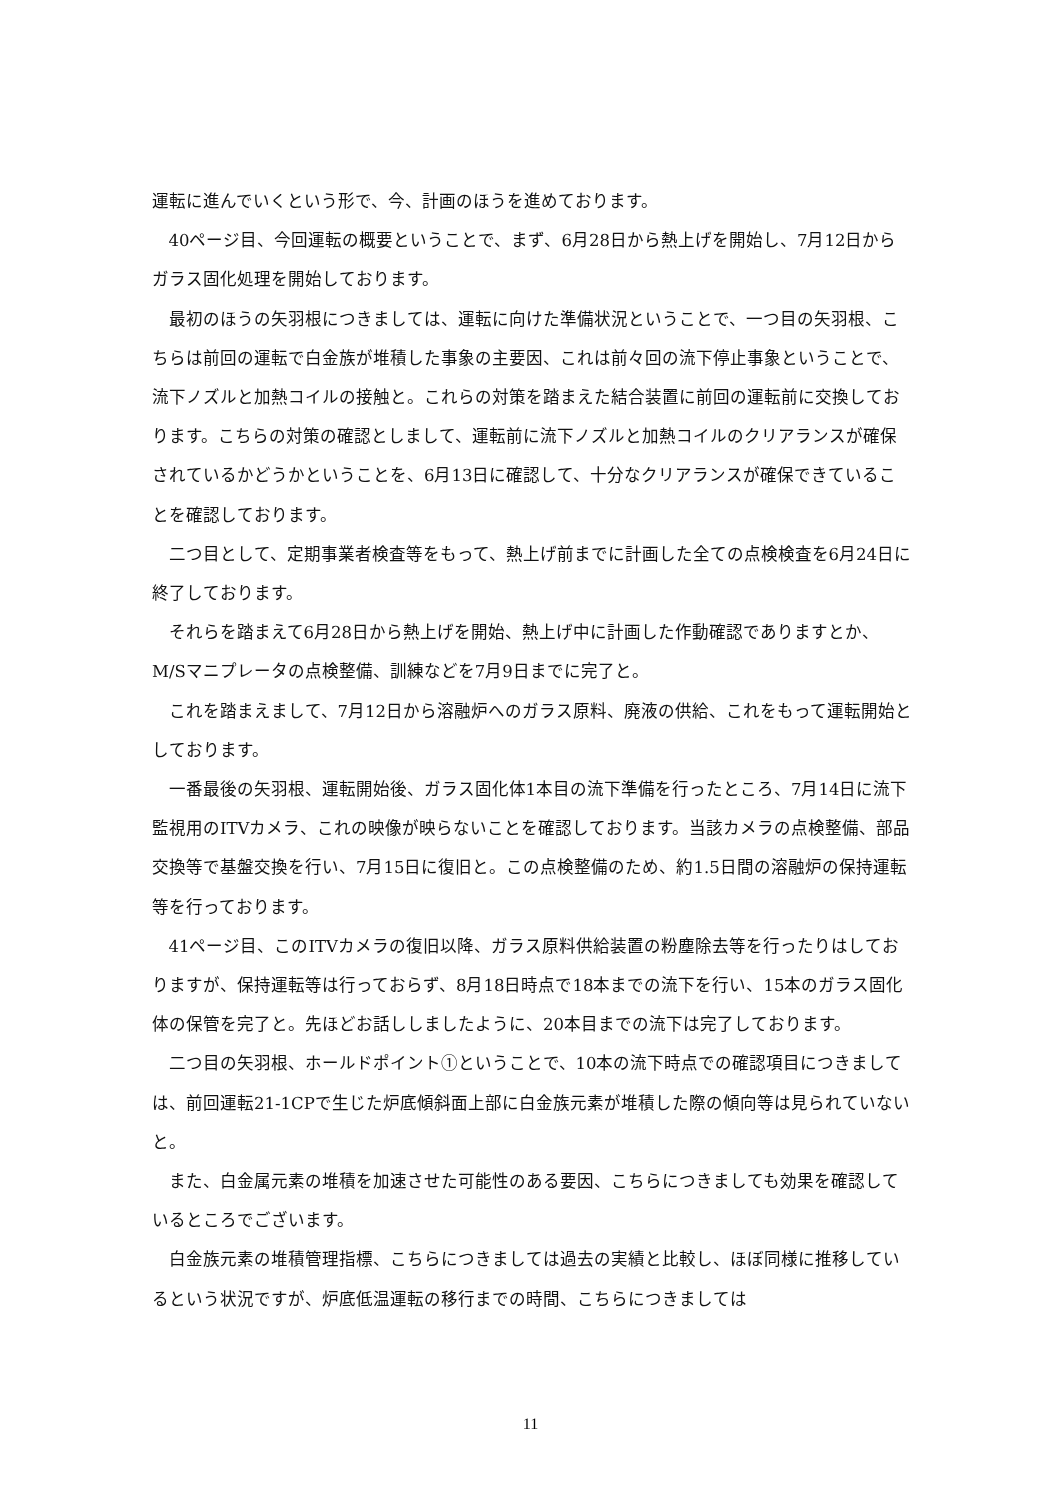運転に進んでいくという形で、今、計画のほうを進めております。
40ページ目、今回運転の概要ということで、まず、6月28日から熱上げを開始し、7月12日からガラス固化処理を開始しております。
最初のほうの矢羽根につきましては、運転に向けた準備状況ということで、一つ目の矢羽根、こちらは前回の運転で白金族が堆積した事象の主要因、これは前々回の流下停止事象ということで、流下ノズルと加熱コイルの接触と。これらの対策を踏まえた結合装置に前回の運転前に交換しております。こちらの対策の確認としまして、運転前に流下ノズルと加熱コイルのクリアランスが確保されているかどうかということを、6月13日に確認して、十分なクリアランスが確保できていることを確認しております。
二つ目として、定期事業者検査等をもって、熱上げ前までに計画した全ての点検検査を6月24日に終了しております。
それらを踏まえて6月28日から熱上げを開始、熱上げ中に計画した作動確認でありますとか、M/Sマニプレータの点検整備、訓練などを7月9日までに完了と。
これを踏まえまして、7月12日から溶融炉へのガラス原料、廃液の供給、これをもって運転開始としております。
一番最後の矢羽根、運転開始後、ガラス固化体1本目の流下準備を行ったところ、7月14日に流下監視用のITVカメラ、これの映像が映らないことを確認しております。当該カメラの点検整備、部品交換等で基盤交換を行い、7月15日に復旧と。この点検整備のため、約1.5日間の溶融炉の保持運転等を行っております。
41ページ目、このITVカメラの復旧以降、ガラス原料供給装置の粉塵除去等を行ったりはしておりますが、保持運転等は行っておらず、8月18日時点で18本までの流下を行い、15本のガラス固化体の保管を完了と。先ほどお話ししましたように、20本目までの流下は完了しております。
二つ目の矢羽根、ホールドポイント①ということで、10本の流下時点での確認項目につきましては、前回運転21-1CPで生じた炉底傾斜面上部に白金族元素が堆積した際の傾向等は見られていないと。
また、白金属元素の堆積を加速させた可能性のある要因、こちらにつきましても効果を確認しているところでございます。
白金族元素の堆積管理指標、こちらにつきましては過去の実績と比較し、ほぼ同様に推移しているという状況ですが、炉底低温運転の移行までの時間、こちらにつきましては
11